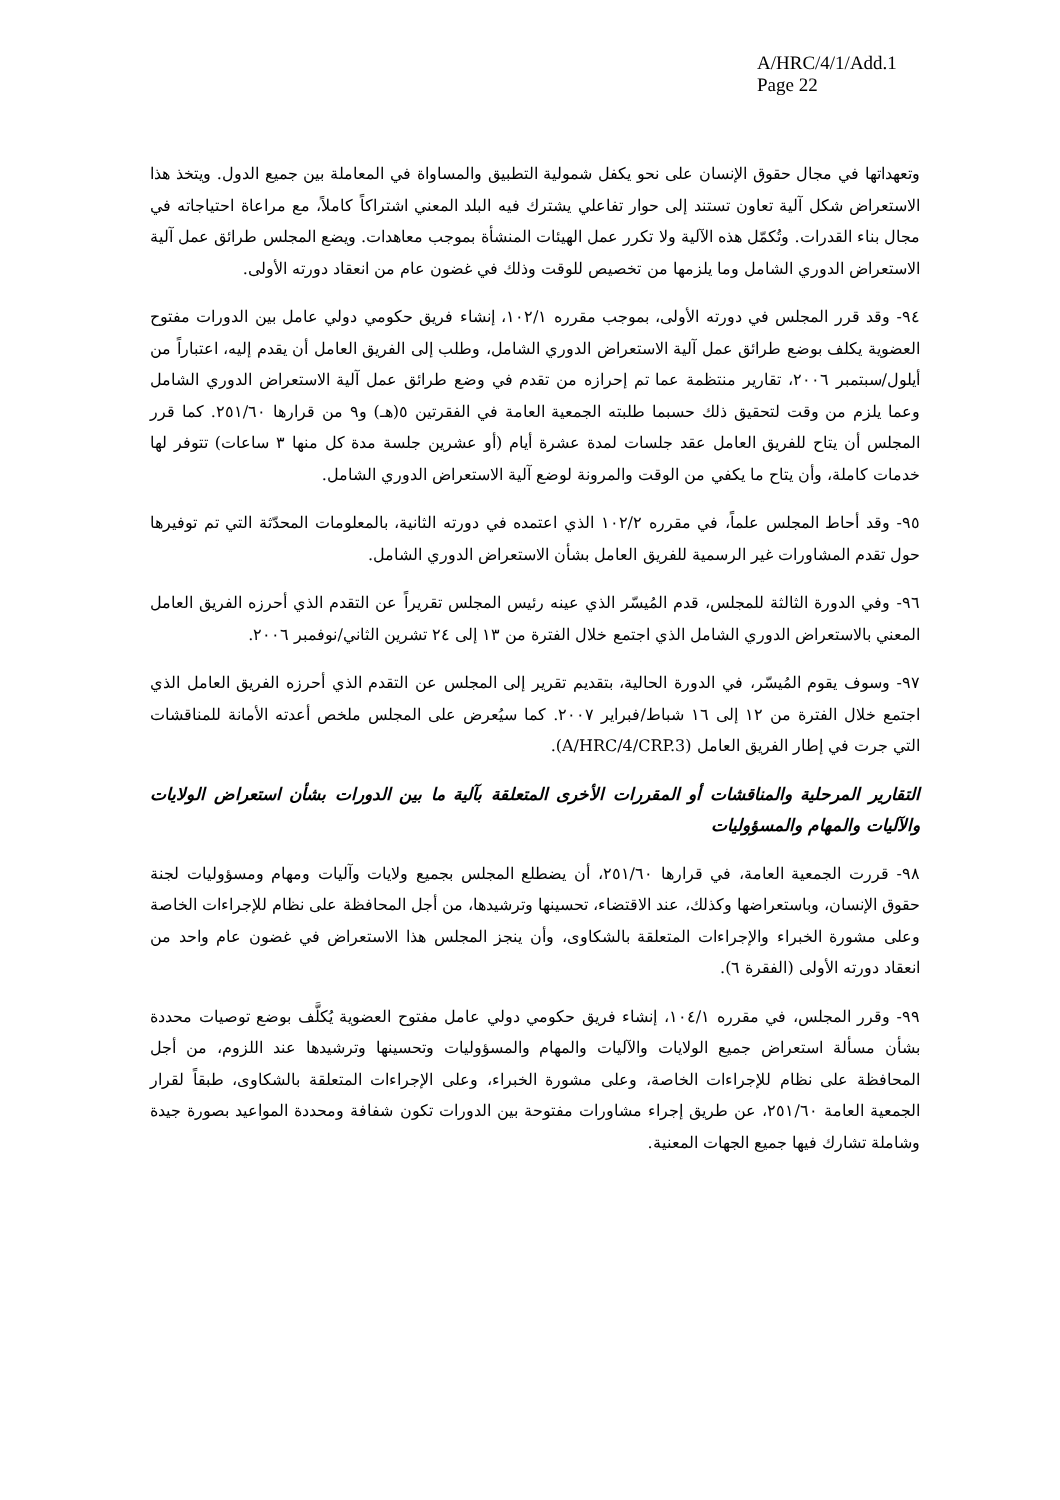A/HRC/4/1/Add.1
Page 22
وتعهداتها في مجال حقوق الإنسان على نحو يكفل شمولية التطبيق والمساواة في المعاملة بين جميع الدول. ويتخذ هذا الاستعراض شكل آلية تعاون تستند إلى حوار تفاعلي يشترك فيه البلد المعني اشتراكاً كاملاً، مع مراعاة احتياجاته في مجال بناء القدرات. وتُكمّل هذه الآلية ولا تكرر عمل الهيئات المنشأة بموجب معاهدات. ويضع المجلس طرائق عمل آلية الاستعراض الدوري الشامل وما يلزمها من تخصيص للوقت وذلك في غضون عام من انعقاد دورته الأولى.
٩٤- وقد قرر المجلس في دورته الأولى، بموجب مقرره ١٠٢/١، إنشاء فريق حكومي دولي عامل بين الدورات مفتوح العضوية يكلف بوضع طرائق عمل آلية الاستعراض الدوري الشامل، وطلب إلى الفريق العامل أن يقدم إليه، اعتباراً من أيلول/سبتمبر ٢٠٠٦، تقارير منتظمة عما تم إحرازه من تقدم في وضع طرائق عمل آلية الاستعراض الدوري الشامل وعما يلزم من وقت لتحقيق ذلك حسبما طلبته الجمعية العامة في الفقرتين ٥(هـ) و٩ من قرارها ٢٥١/٦٠. كما قرر المجلس أن يتاح للفريق العامل عقد جلسات لمدة عشرة أيام (أو عشرين جلسة مدة كل منها ٣ ساعات) تتوفر لها خدمات كاملة، وأن يتاح ما يكفي من الوقت والمرونة لوضع آلية الاستعراض الدوري الشامل.
٩٥- وقد أحاط المجلس علماً، في مقرره ١٠٢/٢ الذي اعتمده في دورته الثانية، بالمعلومات المحدّثة التي تم توفيرها حول تقدم المشاورات غير الرسمية للفريق العامل بشأن الاستعراض الدوري الشامل.
٩٦- وفي الدورة الثالثة للمجلس، قدم المُيسّر الذي عينه رئيس المجلس تقريراً عن التقدم الذي أحرزه الفريق العامل المعني بالاستعراض الدوري الشامل الذي اجتمع خلال الفترة من ١٣ إلى ٢٤ تشرين الثاني/نوفمبر ٢٠٠٦.
٩٧- وسوف يقوم المُيسّر، في الدورة الحالية، بتقديم تقرير إلى المجلس عن التقدم الذي أحرزه الفريق العامل الذي اجتمع خلال الفترة من ١٢ إلى ١٦ شباط/فبراير ٢٠٠٧. كما سيُعرض على المجلس ملخص أعدته الأمانة للمناقشات التي جرت في إطار الفريق العامل (A/HRC/4/CRP.3).
التقارير المرحلية والمناقشات أو المقررات الأخرى المتعلقة بآلية ما بين الدورات بشأن استعراض الولايات والآليات والمهام والمسؤوليات
٩٨- قررت الجمعية العامة، في قرارها ٢٥١/٦٠، أن يضطلع المجلس بجميع ولايات وآليات ومهام ومسؤوليات لجنة حقوق الإنسان، وباستعراضها وكذلك، عند الاقتضاء، تحسينها وترشيدها، من أجل المحافظة على نظام للإجراءات الخاصة وعلى مشورة الخبراء والإجراءات المتعلقة بالشكاوى، وأن ينجز المجلس هذا الاستعراض في غضون عام واحد من انعقاد دورته الأولى (الفقرة ٦).
٩٩- وقرر المجلس، في مقرره ١٠٤/١، إنشاء فريق حكومي دولي عامل مفتوح العضوية يُكلَّف بوضع توصيات محددة بشأن مسألة استعراض جميع الولايات والآليات والمهام والمسؤوليات وتحسينها وترشيدها عند اللزوم، من أجل المحافظة على نظام للإجراءات الخاصة، وعلى مشورة الخبراء، وعلى الإجراءات المتعلقة بالشكاوى، طبقاً لقرار الجمعية العامة ٢٥١/٦٠، عن طريق إجراء مشاورات مفتوحة بين الدورات تكون شفافة ومحددة المواعيد بصورة جيدة وشاملة تشارك فيها جميع الجهات المعنية.